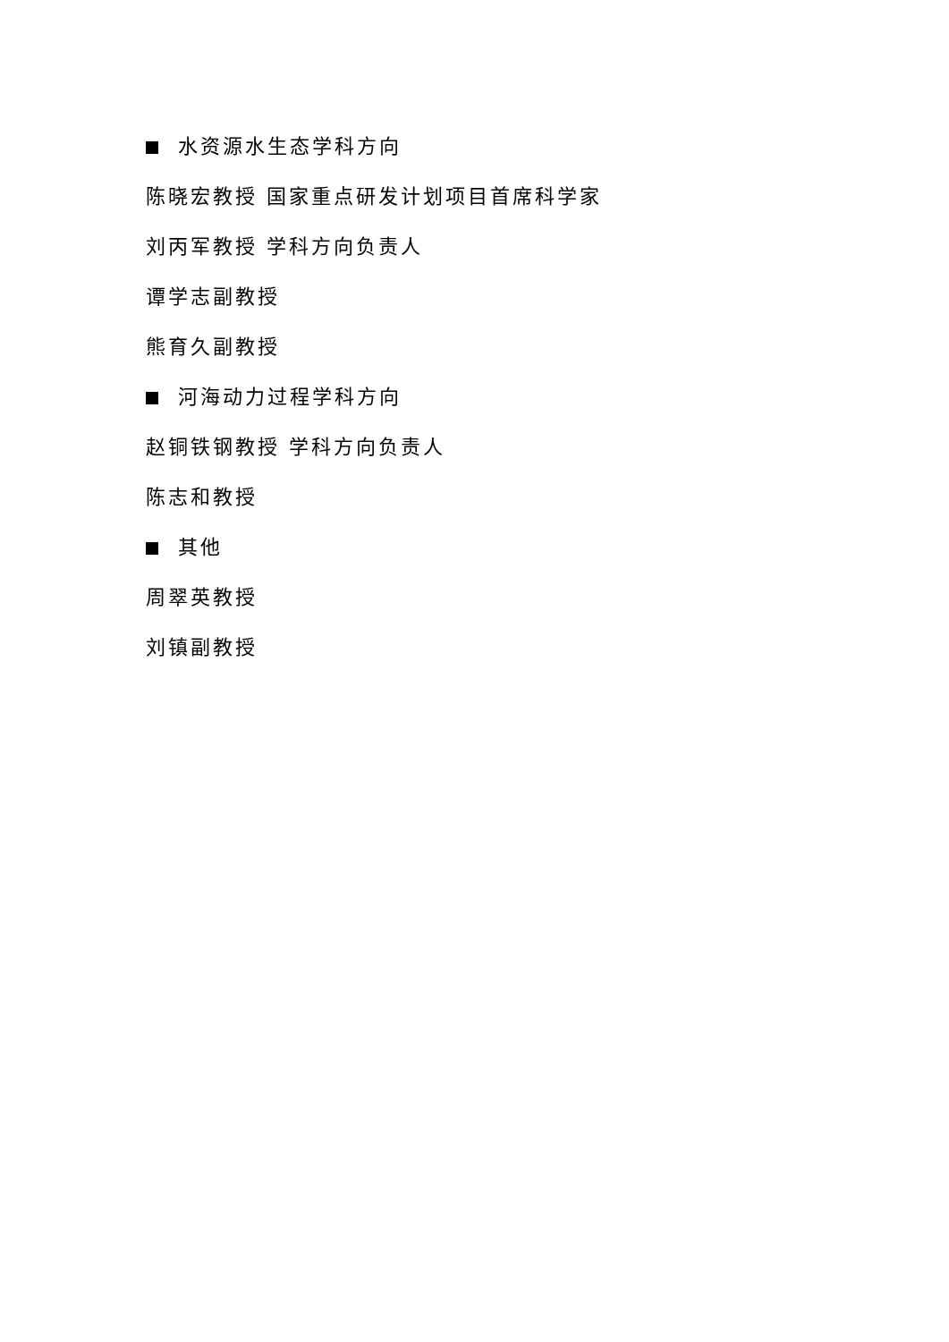水资源水生态学科方向
陈晓宏教授 国家重点研发计划项目首席科学家
刘丙军教授 学科方向负责人
谭学志副教授
熊育久副教授
河海动力过程学科方向
赵铜铁钢教授 学科方向负责人
陈志和教授
其他
周翠英教授
刘镇副教授